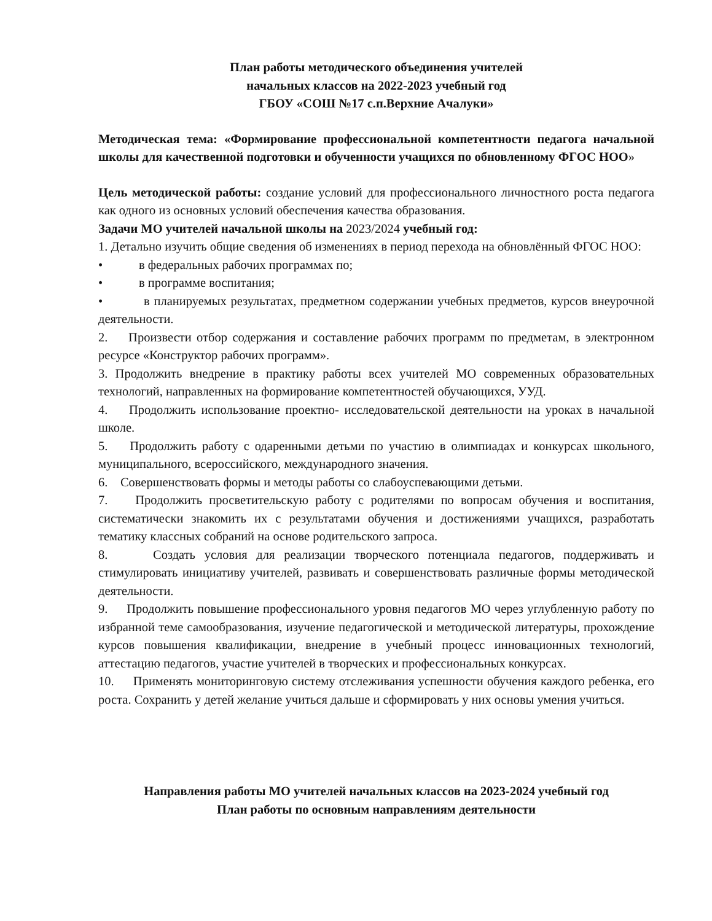План работы методического объединения учителей
начальных классов на 2022-2023 учебный год
ГБОУ «СОШ №17 с.п.Верхние Ачалуки»
Методическая тема: «Формирование профессиональной компетентности педагога начальной школы для качественной подготовки и обученности учащихся по обновленному ФГОС НОО»
Цель методической работы: создание условий для профессионального личностного роста педагога как одного из основных условий обеспечения качества образования.
Задачи МО учителей начальной школы на 2023/2024 учебный год:
1. Детально изучить общие сведения об изменениях в период перехода на обновлённый ФГОС НОО:
• в федеральных рабочих программах по;
• в программе воспитания;
• в планируемых результатах, предметном содержании учебных предметов, курсов внеурочной деятельности.
2. Произвести отбор содержания и составление рабочих программ по предметам, в электронном ресурсе «Конструктор рабочих программ».
3. Продолжить внедрение в практику работы всех учителей МО современных образовательных технологий, направленных на формирование компетентностей обучающихся, УУД.
4. Продолжить использование проектно- исследовательской деятельности на уроках в начальной школе.
5. Продолжить работу с одаренными детьми по участию в олимпиадах и конкурсах школьного, муниципального, всероссийского, международного значения.
6. Совершенствовать формы и методы работы со слабоуспевающими детьми.
7. Продолжить просветительскую работу с родителями по вопросам обучения и воспитания, систематически знакомить их с результатами обучения и достижениями учащихся, разработать тематику классных собраний на основе родительского запроса.
8. Создать условия для реализации творческого потенциала педагогов, поддерживать и стимулировать инициативу учителей, развивать и совершенствовать различные формы методической деятельности.
9. Продолжить повышение профессионального уровня педагогов МО через углубленную работу по избранной теме самообразования, изучение педагогической и методической литературы, прохождение курсов повышения квалификации, внедрение в учебный процесс инновационных технологий, аттестацию педагогов, участие учителей в творческих и профессиональных конкурсах.
10. Применять мониторинговую систему отслеживания успешности обучения каждого ребенка, его роста. Сохранить у детей желание учиться дальше и сформировать у них основы умения учиться.
Направления работы МО учителей начальных классов на 2023-2024 учебный год
План работы по основным направлениям деятельности